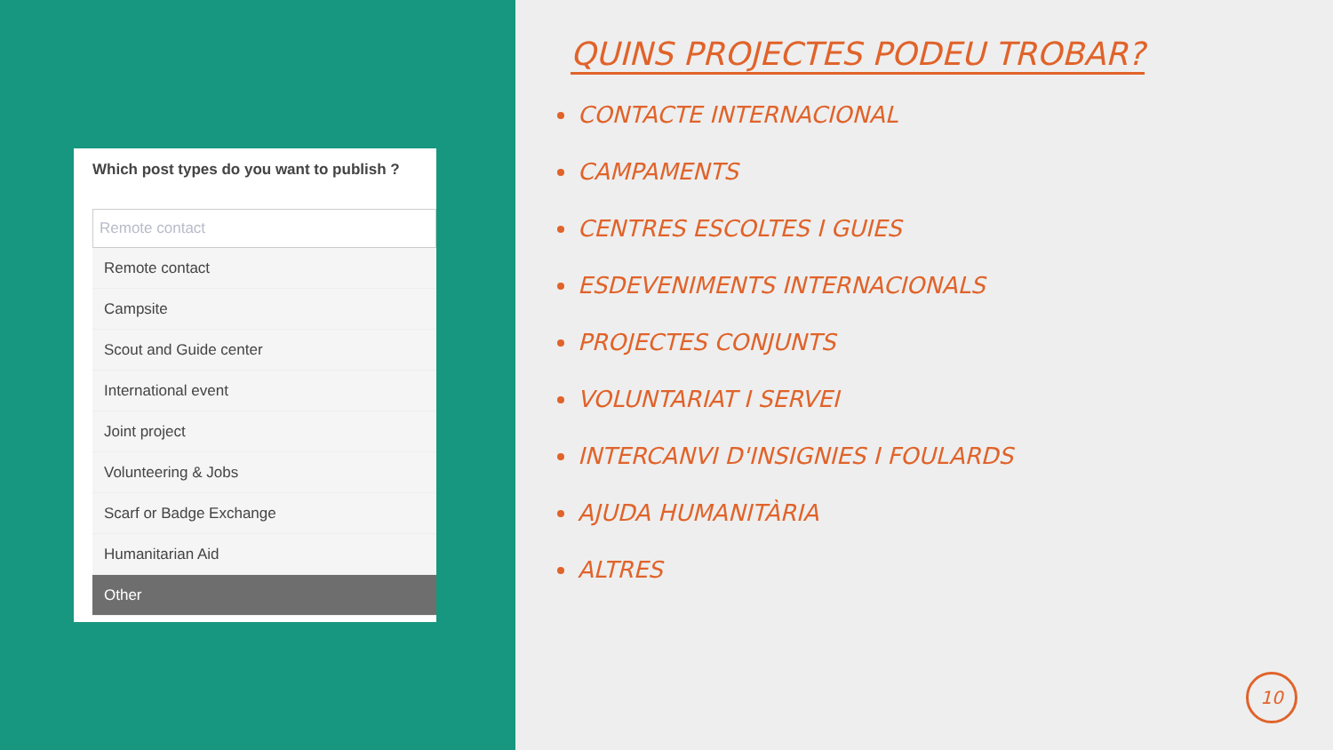Which post types do you want to publish ?
Remote contact
Remote contact
Campsite
Scout and Guide center
International event
Joint project
Volunteering & Jobs
Scarf or Badge Exchange
Humanitarian Aid
Other
QUINS PROJECTES PODEU TROBAR?
CONTACTE INTERNACIONAL
CAMPAMENTS
CENTRES ESCOLTES I GUIES
ESDEVENIMENTS INTERNACIONALS
PROJECTES CONJUNTS
VOLUNTARIAT I SERVEI
INTERCANVI D'INSIGNIES I FOULARDS
AJUDA HUMANITÀRIA
ALTRES
10